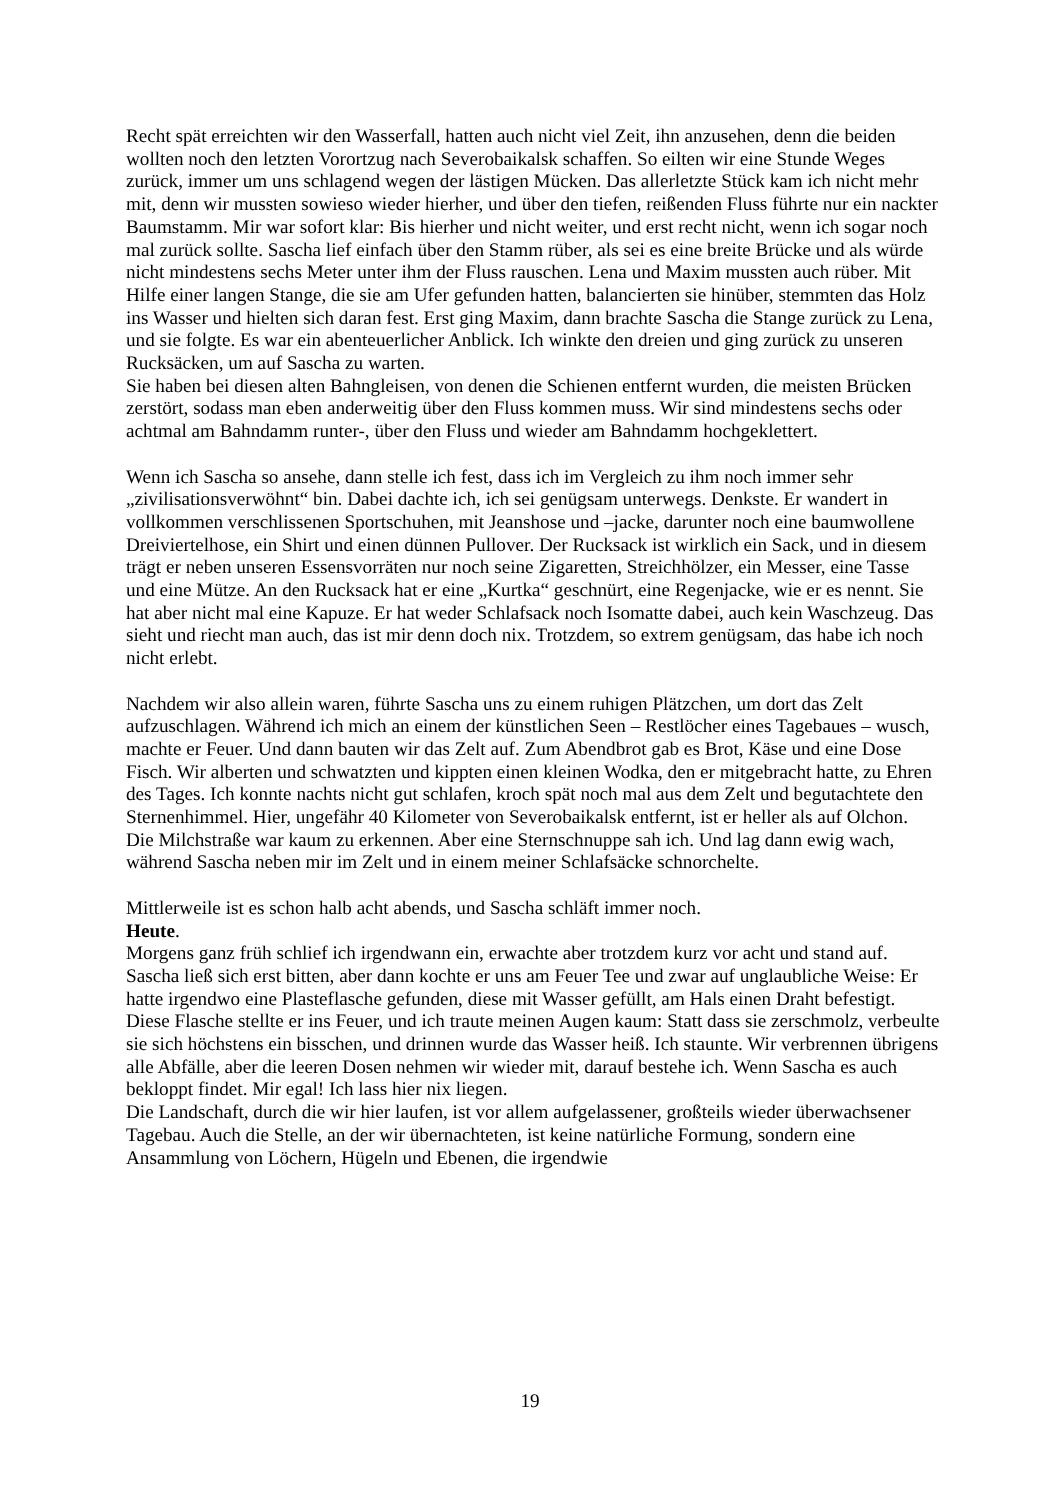Recht spät erreichten wir den Wasserfall, hatten auch nicht viel Zeit, ihn anzusehen, denn die beiden wollten noch den letzten Vorortzug nach Severobaikalsk schaffen. So eilten wir eine Stunde Weges zurück, immer um uns schlagend wegen der lästigen Mücken. Das allerletzte Stück kam ich nicht mehr mit, denn wir mussten sowieso wieder hierher, und über den tiefen, reißenden Fluss führte nur ein nackter Baumstamm. Mir war sofort klar: Bis hierher und nicht weiter, und erst recht nicht, wenn ich sogar noch mal zurück sollte. Sascha lief einfach über den Stamm rüber, als sei es eine breite Brücke und als würde nicht mindestens sechs Meter unter ihm der Fluss rauschen. Lena und Maxim mussten auch rüber. Mit Hilfe einer langen Stange, die sie am Ufer gefunden hatten, balancierten sie hinüber, stemmten das Holz ins Wasser und hielten sich daran fest. Erst ging Maxim, dann brachte Sascha die Stange zurück zu Lena, und sie folgte. Es war ein abenteuerlicher Anblick. Ich winkte den dreien und ging zurück zu unseren Rucksäcken, um auf Sascha zu warten.
Sie haben bei diesen alten Bahngleisen, von denen die Schienen entfernt wurden, die meisten Brücken zerstört, sodass man eben anderweitig über den Fluss kommen muss. Wir sind mindestens sechs oder achtmal am Bahndamm runter-, über den Fluss und wieder am Bahndamm hochgeklettert.
Wenn ich Sascha so ansehe, dann stelle ich fest, dass ich im Vergleich zu ihm noch immer sehr „zivilisationsverwöhnt“ bin. Dabei dachte ich, ich sei genügsam unterwegs. Denkste. Er wandert in vollkommen verschlissenen Sportschuhen, mit Jeanshose und –jacke, darunter noch eine baumwollene Dreiviertelhose, ein Shirt und einen dünnen Pullover. Der Rucksack ist wirklich ein Sack, und in diesem trägt er neben unseren Essensvorräten nur noch seine Zigaretten, Streichhölzer, ein Messer, eine Tasse und eine Mütze. An den Rucksack hat er eine „Kurtka“ geschnürt, eine Regenjacke, wie er es nennt. Sie hat aber nicht mal eine Kapuze. Er hat weder Schlafsack noch Isomatte dabei, auch kein Waschzeug. Das sieht und riecht man auch, das ist mir denn doch nix. Trotzdem, so extrem genügsam, das habe ich noch nicht erlebt.
Nachdem wir also allein waren, führte Sascha uns zu einem ruhigen Plätzchen, um dort das Zelt aufzuschlagen. Während ich mich an einem der künstlichen Seen – Restlöcher eines Tagebaues – wusch, machte er Feuer. Und dann bauten wir das Zelt auf. Zum Abendbrot gab es Brot, Käse und eine Dose Fisch. Wir alberten und schwatzten und kippten einen kleinen Wodka, den er mitgebracht hatte, zu Ehren des Tages. Ich konnte nachts nicht gut schlafen, kroch spät noch mal aus dem Zelt und begutachtete den Sternenhimmel. Hier, ungefähr 40 Kilometer von Severobaikalsk entfernt, ist er heller als auf Olchon. Die Milchstraße war kaum zu erkennen. Aber eine Sternschnuppe sah ich. Und lag dann ewig wach, während Sascha neben mir im Zelt und in einem meiner Schlafsäcke schnorchelte.
Mittlerweile ist es schon halb acht abends, und Sascha schläft immer noch.
Heute.
Morgens ganz früh schlief ich irgendwann ein, erwachte aber trotzdem kurz vor acht und stand auf. Sascha ließ sich erst bitten, aber dann kochte er uns am Feuer Tee und zwar auf unglaubliche Weise: Er hatte irgendwo eine Plasteflasche gefunden, diese mit Wasser gefüllt, am Hals einen Draht befestigt. Diese Flasche stellte er ins Feuer, und ich traute meinen Augen kaum: Statt dass sie zerschmolz, verbeulte sie sich höchstens ein bisschen, und drinnen wurde das Wasser heiß. Ich staunte. Wir verbrennen übrigens alle Abfälle, aber die leeren Dosen nehmen wir wieder mit, darauf bestehe ich. Wenn Sascha es auch bekloppt findet. Mir egal! Ich lass hier nix liegen.
Die Landschaft, durch die wir hier laufen, ist vor allem aufgelassener, großteils wieder überwachsener Tagebau. Auch die Stelle, an der wir übernachteten, ist keine natürliche Formung, sondern eine Ansammlung von Löchern, Hügeln und Ebenen, die irgendwie
19